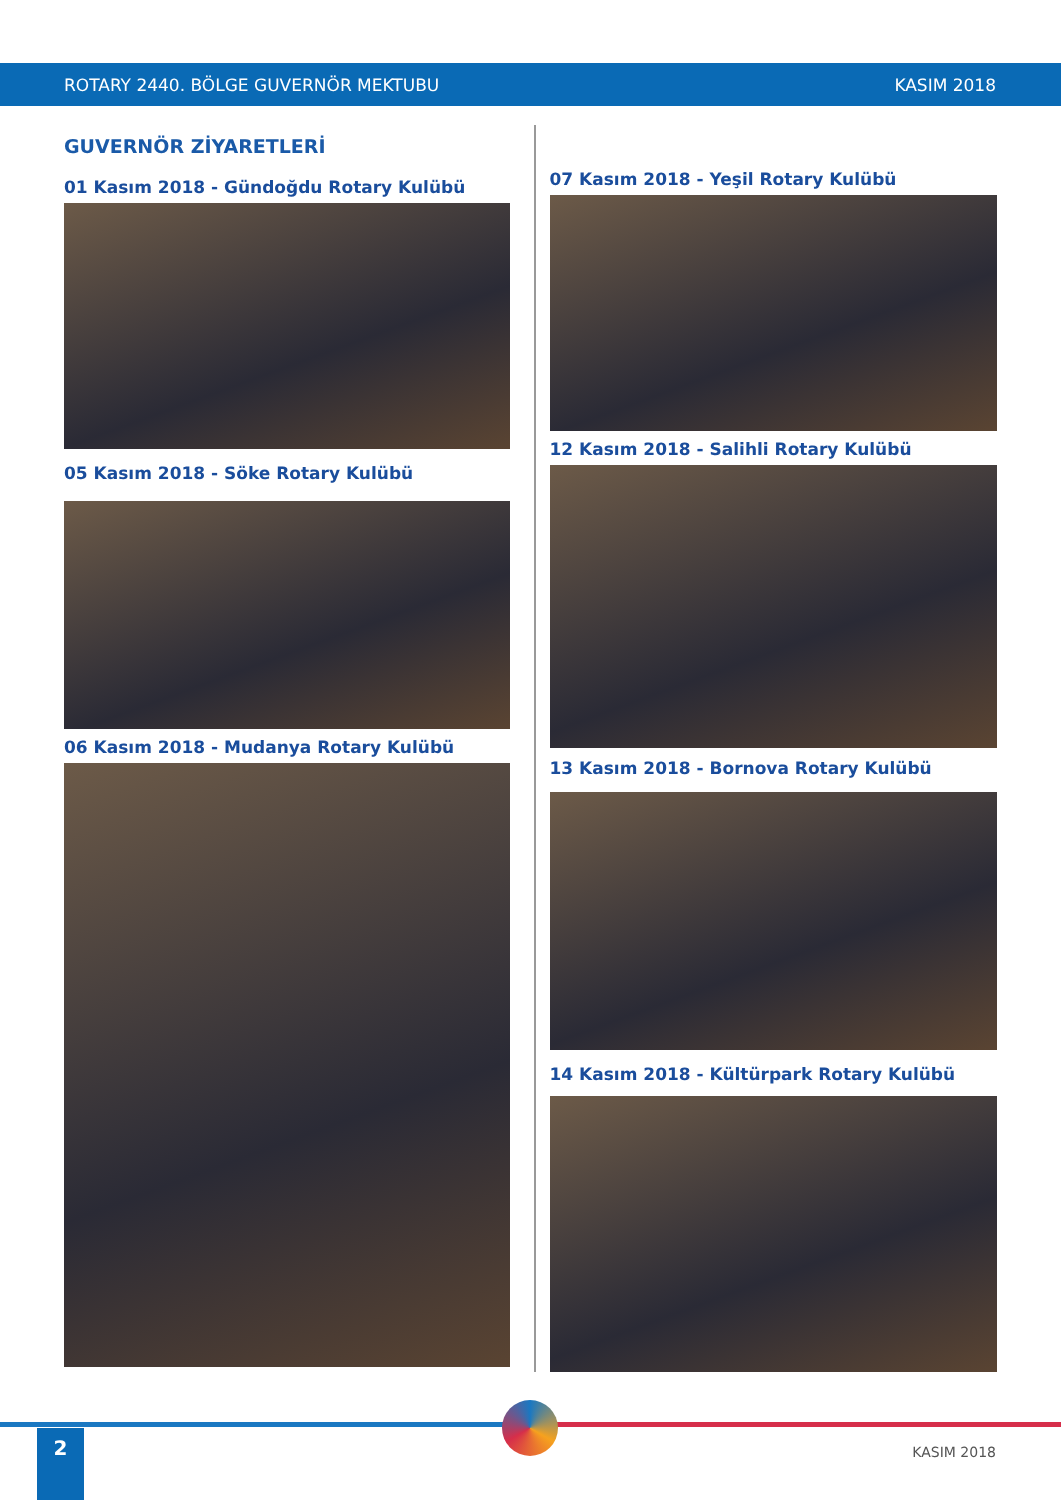ROTARY 2440. BÖLGE GUVERNÖR MEKTUBU KASIM 2018
GUVERNÖR ZİYARETLERİ
01 Kasım 2018 - Gündoğdu Rotary Kulübü
05 Kasım 2018 - Söke Rotary Kulübü
06 Kasım 2018 - Mudanya Rotary Kulübü
07 Kasım 2018 - Yeşil Rotary Kulübü
12 Kasım 2018 - Salihli Rotary Kulübü
13 Kasım 2018 - Bornova Rotary Kulübü
14 Kasım 2018 - Kültürpark Rotary Kulübü
2
KASIM 2018